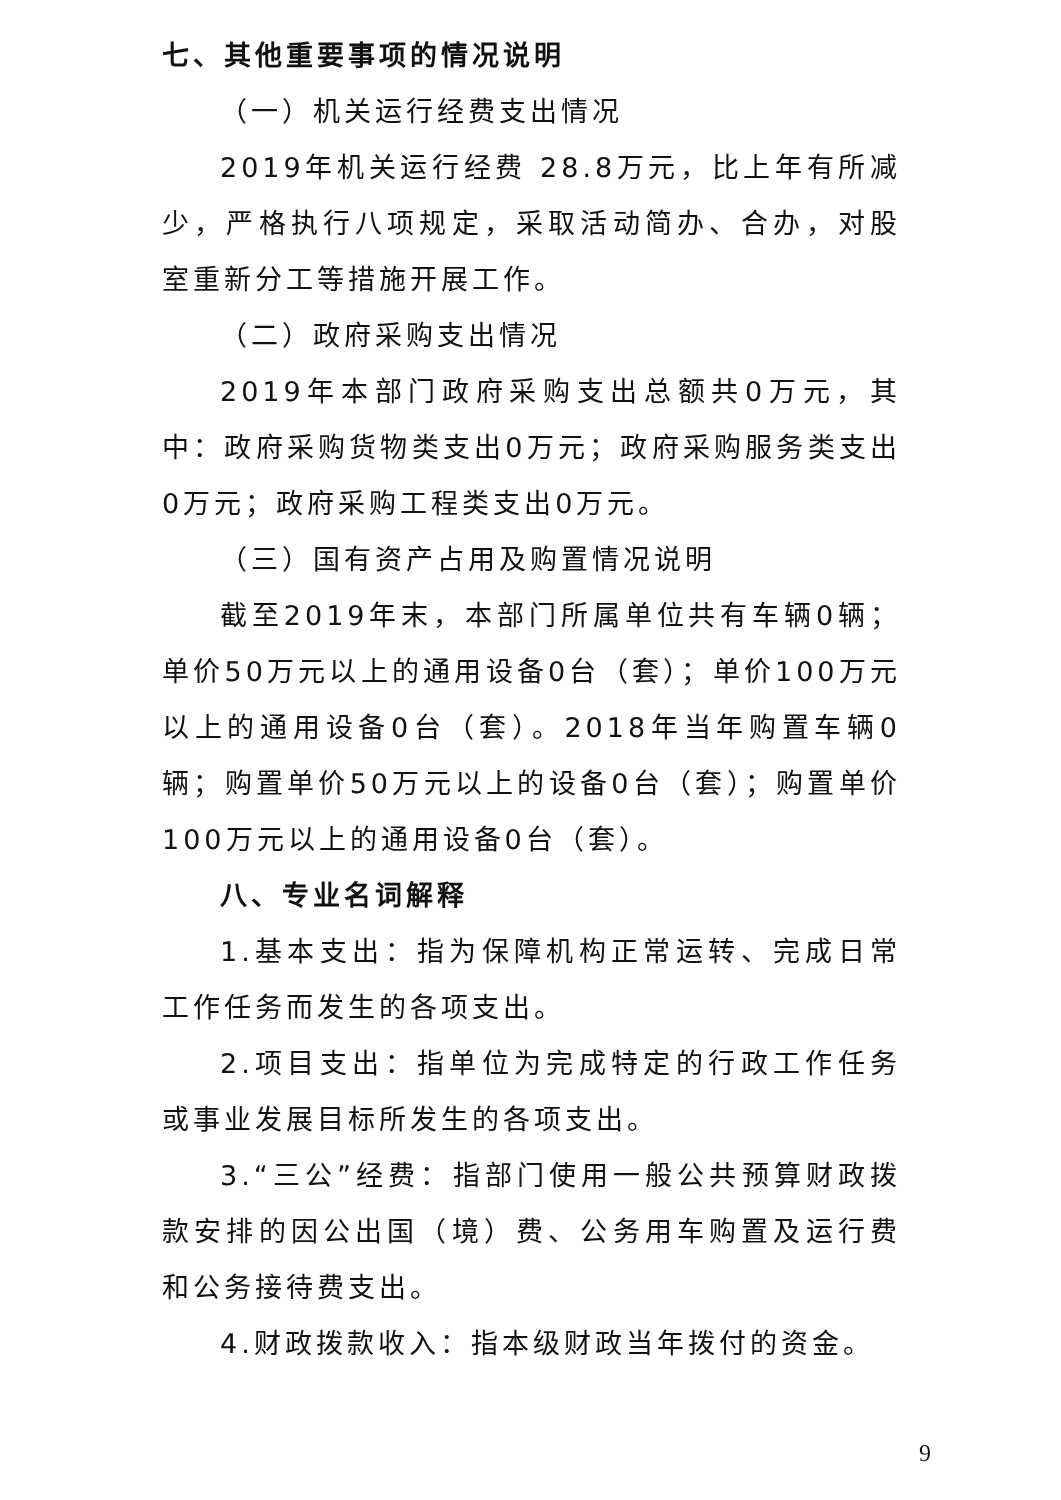七、其他重要事项的情况说明
（一）机关运行经费支出情况
2019年机关运行经费 28.8万元，比上年有所减少，严格执行八项规定，采取活动简办、合办，对股室重新分工等措施开展工作。
（二）政府采购支出情况
2019年本部门政府采购支出总额共0万元，其中：政府采购货物类支出0万元；政府采购服务类支出0万元；政府采购工程类支出0万元。
（三）国有资产占用及购置情况说明
截至2019年末，本部门所属单位共有车辆0辆；单价50万元以上的通用设备0台（套）；单价100万元以上的通用设备0台（套）。2018年当年购置车辆0辆；购置单价50万元以上的设备0台（套）；购置单价100万元以上的通用设备0台（套）。
八、专业名词解释
1.基本支出：指为保障机构正常运转、完成日常工作任务而发生的各项支出。
2.项目支出：指单位为完成特定的行政工作任务或事业发展目标所发生的各项支出。
3.“三公”经费：指部门使用一般公共预算财政拨款安排的因公出国（境）费、公务用车购置及运行费和公务接待费支出。
4.财政拨款收入：指本级财政当年拨付的资金。
9